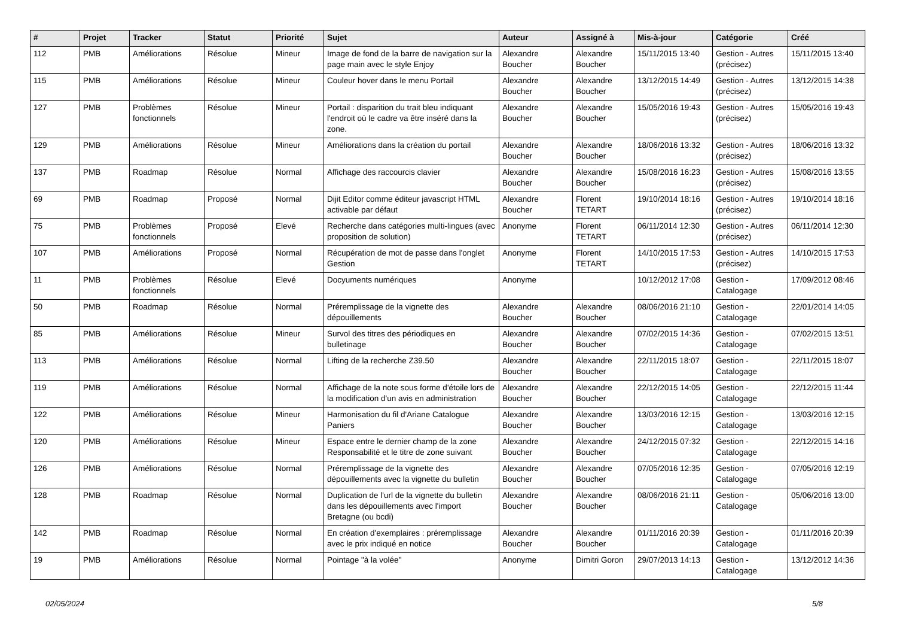| # | Projet | Tracker | Statut | Priorité | Sujet | Auteur | Assigné à | Mis-à-jour | Catégorie | Créé |
| --- | --- | --- | --- | --- | --- | --- | --- | --- | --- | --- |
| 112 | PMB | Améliorations | Résolue | Mineur | Image de fond de la barre de navigation sur la page main avec le style Enjoy | Alexandre Boucher | Alexandre Boucher | 15/11/2015 13:40 | Gestion - Autres (précisez) | 15/11/2015 13:40 |
| 115 | PMB | Améliorations | Résolue | Mineur | Couleur hover dans le menu Portail | Alexandre Boucher | Alexandre Boucher | 13/12/2015 14:49 | Gestion - Autres (précisez) | 13/12/2015 14:38 |
| 127 | PMB | Problèmes fonctionnels | Résolue | Mineur | Portail : disparition du trait bleu indiquant l'endroit où le cadre va être inséré dans la zone. | Alexandre Boucher | Alexandre Boucher | 15/05/2016 19:43 | Gestion - Autres (précisez) | 15/05/2016 19:43 |
| 129 | PMB | Améliorations | Résolue | Mineur | Améliorations dans la création du portail | Alexandre Boucher | Alexandre Boucher | 18/06/2016 13:32 | Gestion - Autres (précisez) | 18/06/2016 13:32 |
| 137 | PMB | Roadmap | Résolue | Normal | Affichage des raccourcis clavier | Alexandre Boucher | Alexandre Boucher | 15/08/2016 16:23 | Gestion - Autres (précisez) | 15/08/2016 13:55 |
| 69 | PMB | Roadmap | Proposé | Normal | Dijit Editor comme éditeur javascript HTML activable par défaut | Alexandre Boucher | Florent TETART | 19/10/2014 18:16 | Gestion - Autres (précisez) | 19/10/2014 18:16 |
| 75 | PMB | Problèmes fonctionnels | Proposé | Elevé | Recherche dans catégories multi-lingues (avec proposition de solution) | Anonyme | Florent TETART | 06/11/2014 12:30 | Gestion - Autres (précisez) | 06/11/2014 12:30 |
| 107 | PMB | Améliorations | Proposé | Normal | Récupération de mot de passe dans l'onglet Gestion | Anonyme | Florent TETART | 14/10/2015 17:53 | Gestion - Autres (précisez) | 14/10/2015 17:53 |
| 11 | PMB | Problèmes fonctionnels | Résolue | Elevé | Docyuments numériques | Anonyme | | 10/12/2012 17:08 | Gestion - Catalogage | 17/09/2012 08:46 |
| 50 | PMB | Roadmap | Résolue | Normal | Préremplissage de la vignette des dépouillements | Alexandre Boucher | Alexandre Boucher | 08/06/2016 21:10 | Gestion - Catalogage | 22/01/2014 14:05 |
| 85 | PMB | Améliorations | Résolue | Mineur | Survol des titres des périodiques en bulletinage | Alexandre Boucher | Alexandre Boucher | 07/02/2015 14:36 | Gestion - Catalogage | 07/02/2015 13:51 |
| 113 | PMB | Améliorations | Résolue | Normal | Lifting de la recherche Z39.50 | Alexandre Boucher | Alexandre Boucher | 22/11/2015 18:07 | Gestion - Catalogage | 22/11/2015 18:07 |
| 119 | PMB | Améliorations | Résolue | Normal | Affichage de la note sous forme d'étoile lors de la modification d'un avis en administration | Alexandre Boucher | Alexandre Boucher | 22/12/2015 14:05 | Gestion - Catalogage | 22/12/2015 11:44 |
| 122 | PMB | Améliorations | Résolue | Mineur | Harmonisation du fil d'Ariane Catalogue Paniers | Alexandre Boucher | Alexandre Boucher | 13/03/2016 12:15 | Gestion - Catalogage | 13/03/2016 12:15 |
| 120 | PMB | Améliorations | Résolue | Mineur | Espace entre le dernier champ de la zone Responsabilité et le titre de zone suivant | Alexandre Boucher | Alexandre Boucher | 24/12/2015 07:32 | Gestion - Catalogage | 22/12/2015 14:16 |
| 126 | PMB | Améliorations | Résolue | Normal | Préremplissage de la vignette des dépouillements avec la vignette du bulletin | Alexandre Boucher | Alexandre Boucher | 07/05/2016 12:35 | Gestion - Catalogage | 07/05/2016 12:19 |
| 128 | PMB | Roadmap | Résolue | Normal | Duplication de l'url de la vignette du bulletin dans les dépouillements avec l'import Bretagne (ou bcdi) | Alexandre Boucher | Alexandre Boucher | 08/06/2016 21:11 | Gestion - Catalogage | 05/06/2016 13:00 |
| 142 | PMB | Roadmap | Résolue | Normal | En création d'exemplaires : préremplissage avec le prix indiqué en notice | Alexandre Boucher | Alexandre Boucher | 01/11/2016 20:39 | Gestion - Catalogage | 01/11/2016 20:39 |
| 19 | PMB | Améliorations | Résolue | Normal | Pointage "à la volée" | Anonyme | Dimitri Goron | 29/07/2013 14:13 | Gestion - Catalogage | 13/12/2012 14:36 |
02/05/2024 5/8